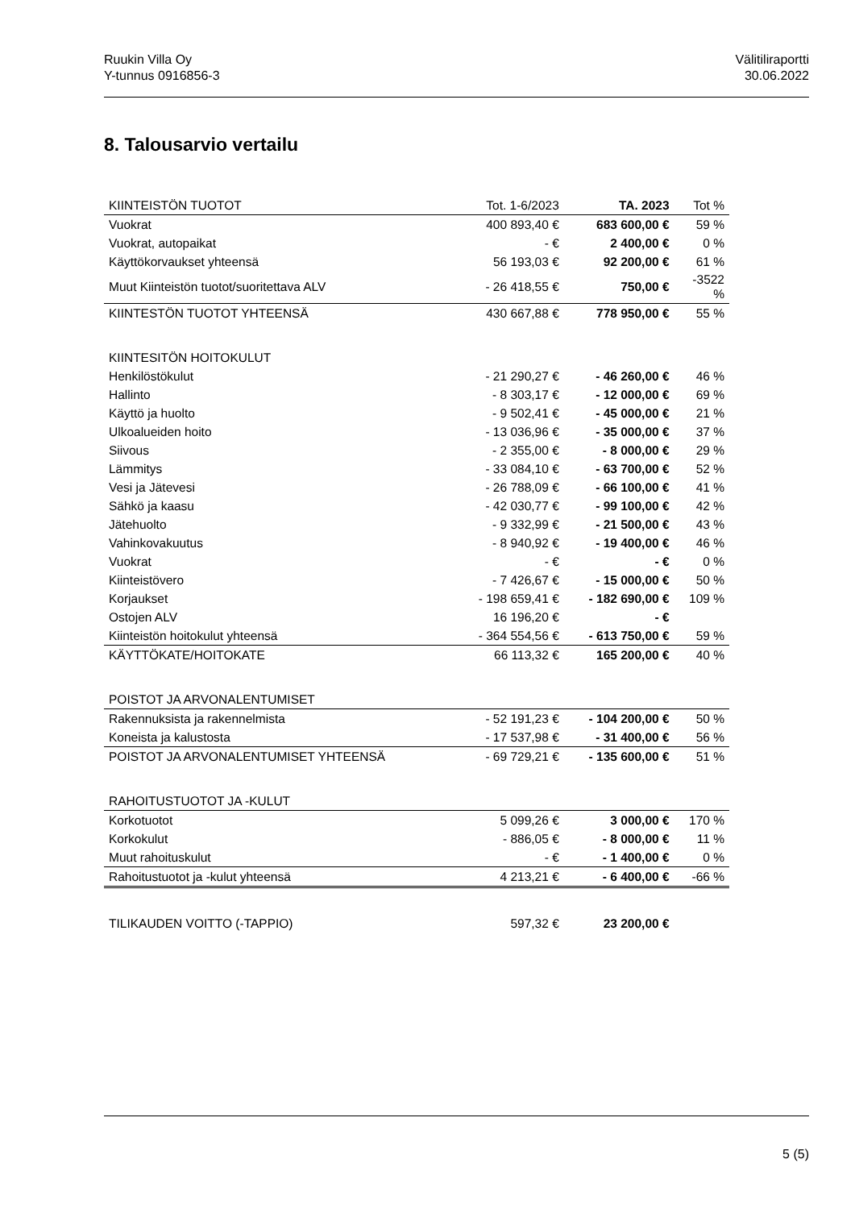Ruukin Villa Oy
Y-tunnus 0916856-3
Välitiliraportti
30.06.2022
8. Talousarvio vertailu
| KIINTEISTÖN TUOTOT | Tot. 1-6/2023 | TA. 2023 | Tot % |
| --- | --- | --- | --- |
| Vuokrat | 400 893,40 € | 683 600,00 € | 59 % |
| Vuokrat, autopaikat | - € | 2 400,00 € | 0 % |
| Käyttökorvaukset yhteensä | 56 193,03 € | 92 200,00 € | 61 % |
| Muut Kiinteistön tuotot/suoritettava ALV | - 26 418,55 € | 750,00 € | -3522 % |
| KIINTESTÖN TUOTOT YHTEENSÄ | 430 667,88 € | 778 950,00 € | 55 % |
| KIINTESITÖN HOITOKULUT | | | |
| Henkilöstökulut | - 21 290,27 € | - 46 260,00 € | 46 % |
| Hallinto | - 8 303,17 € | - 12 000,00 € | 69 % |
| Käyttö ja huolto | - 9 502,41 € | - 45 000,00 € | 21 % |
| Ulkoalueiden hoito | - 13 036,96 € | - 35 000,00 € | 37 % |
| Siivous | - 2 355,00 € | - 8 000,00 € | 29 % |
| Lämmitys | - 33 084,10 € | - 63 700,00 € | 52 % |
| Vesi ja Jätevesi | - 26 788,09 € | - 66 100,00 € | 41 % |
| Sähkö ja kaasu | - 42 030,77 € | - 99 100,00 € | 42 % |
| Jätehuolto | - 9 332,99 € | - 21 500,00 € | 43 % |
| Vahinkovakuutus | - 8 940,92 € | - 19 400,00 € | 46 % |
| Vuokrat | - € | - € | 0 % |
| Kiinteistövero | - 7 426,67 € | - 15 000,00 € | 50 % |
| Korjaukset | - 198 659,41 € | - 182 690,00 € | 109 % |
| Ostojen ALV | 16 196,20 € | - € | |
| Kiinteistön hoitokulut yhteensä | - 364 554,56 € | - 613 750,00 € | 59 % |
| KÄYTTÖKATE/HOITOKATE | 66 113,32 € | 165 200,00 € | 40 % |
| POISTOT JA ARVONALENTUMISET | | | |
| Rakennuksista ja rakennelmista | - 52 191,23 € | - 104 200,00 € | 50 % |
| Koneista ja kalustosta | - 17 537,98 € | - 31 400,00 € | 56 % |
| POISTOT JA ARVONALENTUMISET YHTEENSÄ | - 69 729,21 € | - 135 600,00 € | 51 % |
| RAHOITUSTUOTOT JA -KULUT | | | |
| Korkotuotot | 5 099,26 € | 3 000,00 € | 170 % |
| Korkokulut | - 886,05 € | - 8 000,00 € | 11 % |
| Muut rahoituskulut | - € | - 1 400,00 € | 0 % |
| Rahoitustuotot ja -kulut yhteensä | 4 213,21 € | - 6 400,00 € | -66 % |
| TILIKAUDEN VOITTO (-TAPPIO) | 597,32 € | 23 200,00 € | |
5 (5)